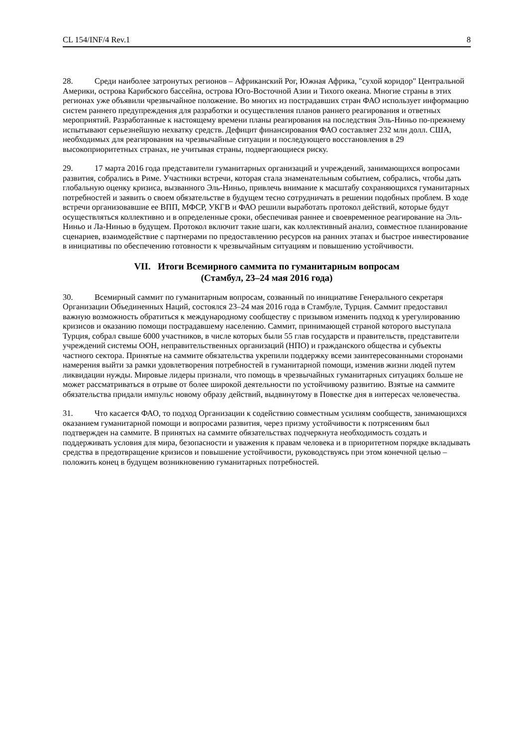CL 154/INF/4 Rev.1 8
28. Среди наиболее затронутых регионов – Африканский Рог, Южная Африка, "сухой коридор" Центральной Америки, острова Карибского бассейна, острова Юго-Восточной Азии и Тихого океана. Многие страны в этих регионах уже объявили чрезвычайное положение. Во многих из пострадавших стран ФАО использует информацию систем раннего предупреждения для разработки и осуществления планов раннего реагирования и ответных мероприятий. Разработанные к настоящему времени планы реагирования на последствия Эль-Ниньо по-прежнему испытывают серьезнейшую нехватку средств. Дефицит финансирования ФАО составляет 232 млн долл. США, необходимых для реагирования на чрезвычайные ситуации и последующего восстановления в 29 высокоприоритетных странах, не учитывая страны, подвергающиеся риску.
29. 17 марта 2016 года представители гуманитарных организаций и учреждений, занимающихся вопросами развития, собрались в Риме. Участники встречи, которая стала знаменательным событием, собрались, чтобы дать глобальную оценку кризиса, вызванного Эль-Ниньо, привлечь внимание к масштабу сохраняющихся гуманитарных потребностей и заявить о своем обязательстве в будущем тесно сотрудничать в решении подобных проблем. В ходе встречи организовавшие ее ВПП, МФСР, УКГВ и ФАО решили выработать протокол действий, которые будут осуществляться коллективно и в определенные сроки, обеспечивая раннее и своевременное реагирование на Эль-Ниньо и Ла-Нинью в будущем. Протокол включит такие шаги, как коллективный анализ, совместное планирование сценариев, взаимодействие с партнерами по предоставлению ресурсов на ранних этапах и быстрое инвестирование в инициативы по обеспечению готовности к чрезвычайным ситуациям и повышению устойчивости.
VII. Итоги Всемирного саммита по гуманитарным вопросам
(Стамбул, 23–24 мая 2016 года)
30. Всемирный саммит по гуманитарным вопросам, созванный по инициативе Генерального секретаря Организации Объединенных Наций, состоялся 23–24 мая 2016 года в Стамбуле, Турция. Саммит предоставил важную возможность обратиться к международному сообществу с призывом изменить подход к урегулированию кризисов и оказанию помощи пострадавшему населению. Саммит, принимающей страной которого выступала Турция, собрал свыше 6000 участников, в числе которых были 55 глав государств и правительств, представители учреждений системы ООН, неправительственных организаций (НПО) и гражданского общества и субъекты частного сектора. Принятые на саммите обязательства укрепили поддержку всеми заинтересованными сторонами намерения выйти за рамки удовлетворения потребностей в гуманитарной помощи, изменив жизни людей путем ликвидации нужды. Мировые лидеры признали, что помощь в чрезвычайных гуманитарных ситуациях больше не может рассматриваться в отрыве от более широкой деятельности по устойчивому развитию. Взятые на саммите обязательства придали импульс новому образу действий, выдвинутому в Повестке дня в интересах человечества.
31. Что касается ФАО, то подход Организации к содействию совместным усилиям сообществ, занимающихся оказанием гуманитарной помощи и вопросами развития, через призму устойчивости к потрясениям был подтвержден на саммите. В принятых на саммите обязательствах подчеркнута необходимость создать и поддерживать условия для мира, безопасности и уважения к правам человека и в приоритетном порядке вкладывать средства в предотвращение кризисов и повышение устойчивости, руководствуясь при этом конечной целью – положить конец в будущем возникновению гуманитарных потребностей.